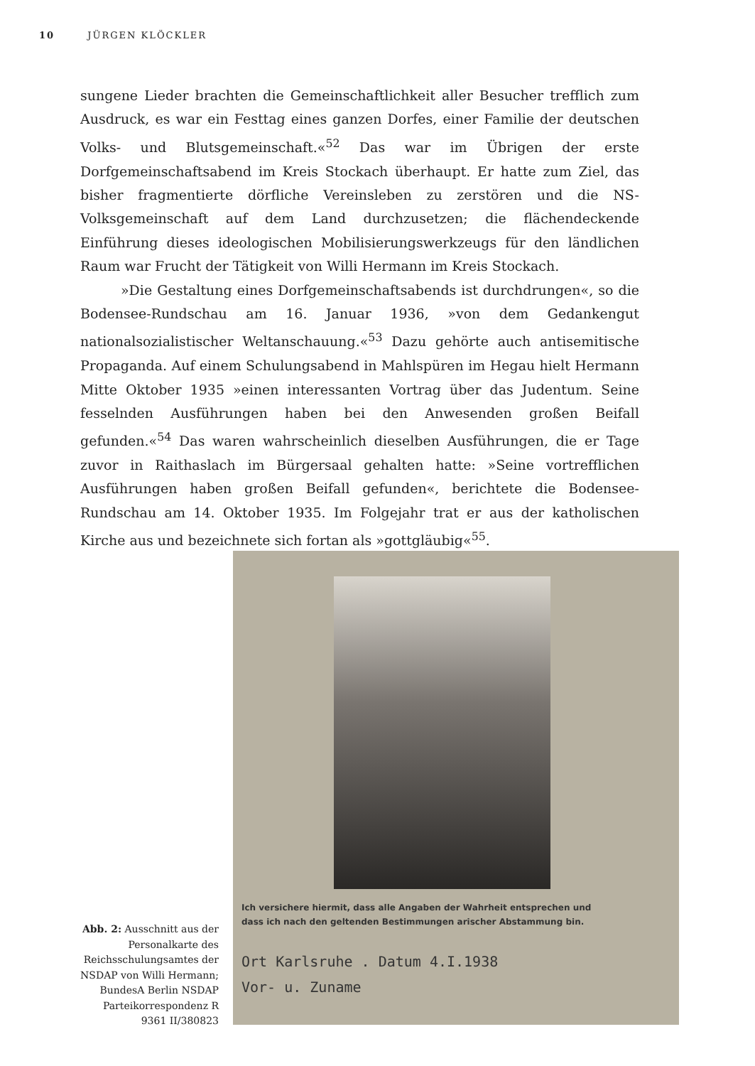10 JÜRGEN KLÖCKLER
sungene Lieder brachten die Gemeinschaftlichkeit aller Besucher trefflich zum Ausdruck, es war ein Festtag eines ganzen Dorfes, einer Familie der deutschen Volks- und Blutsgemeinschaft.«<sup>52</sup> Das war im Übrigen der erste Dorfgemeinschaftsabend im Kreis Stockach überhaupt. Er hatte zum Ziel, das bisher fragmentierte dörfliche Vereinsleben zu zerstören und die NS-Volksgemeinschaft auf dem Land durchzusetzen; die flächendeckende Einführung dieses ideologischen Mobilisierungswerkzeugs für den ländlichen Raum war Frucht der Tätigkeit von Willi Hermann im Kreis Stockach.
»Die Gestaltung eines Dorfgemeinschaftsabends ist durchdrungen«, so die Bodensee-Rundschau am 16. Januar 1936, »von dem Gedankengut nationalsozialistischer Weltanschauung.«<sup>53</sup> Dazu gehörte auch antisemitische Propaganda. Auf einem Schulungsabend in Mahlspüren im Hegau hielt Hermann Mitte Oktober 1935 »einen interessanten Vortrag über das Judentum. Seine fesselnden Ausführungen haben bei den Anwesenden großen Beifall gefunden.«<sup>54</sup> Das waren wahrscheinlich dieselben Ausführungen, die er Tage zuvor in Raithaslach im Bürgersaal gehalten hatte: »Seine vortrefflichen Ausführungen haben großen Beifall gefunden«, berichtete die Bodensee-Rundschau am 14. Oktober 1935. Im Folgejahr trat er aus der katholischen Kirche aus und bezeichnete sich fortan als »gottgläubig«<sup>55</sup>.
Ich versichere hiermit, dass alle Angaben der Wahrheit entsprechen und
dass ich nach den geltenden Bestimmungen arischer Abstammung bin.
Ort Karlsruhe . Datum 4.I.1938
Vor- u. Zuname
Abb. 2: Ausschnitt aus der Personalkarte des Reichsschulungsamtes der NSDAP von Willi Hermann; BundesA Berlin NSDAP Parteikorrespondenz R 9361 II/380823